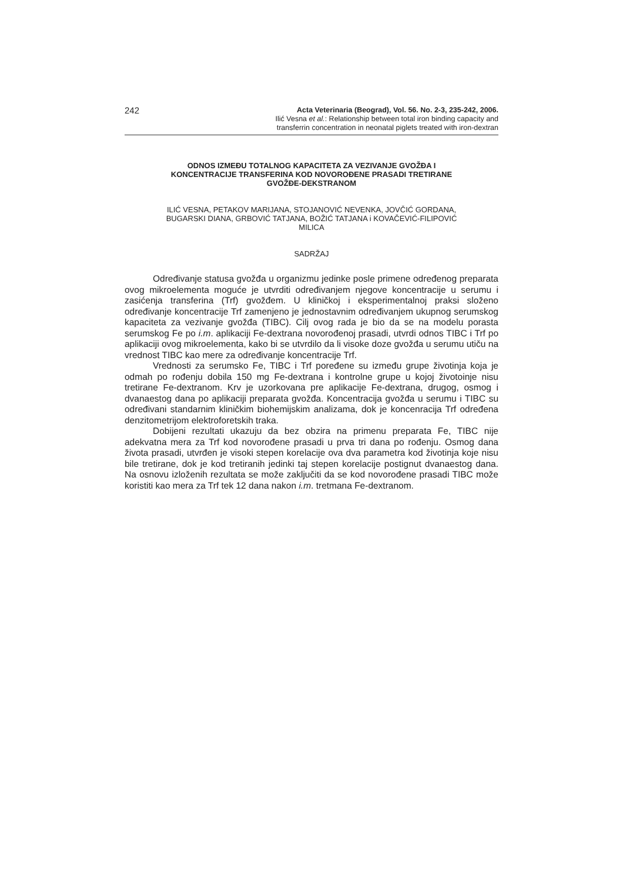242
Acta Veterinaria (Beograd), Vol. 56. No. 2-3, 235-242, 2006.
Ilić Vesna et al.: Relationship between total iron binding capacity and
transferrin concentration in neonatal piglets treated with iron-dextran
ODNOS IZMEĐU TOTALNOG KAPACITETA ZA VEZIVANJE GVOŽĐA I
KONCENTRACIJE TRANSFERINA KOD NOVOROĐENE PRASADI TRETIRANE
GVOŽĐE-DEKSTRANOM
ILIĆ VESNA, PETAKOV MARIJANA, STOJANOVIĆ NEVENKA, JOVČIĆ GORDANA,
BUGARSKI DIANA, GRBOVIĆ TATJANA, BOŽIĆ TATJANA i KOVAČEVIĆ-FILIPOVIĆ
MILICA
SADRŽAJ
Određivanje statusa gvožđa u organizmu jedinke posle primene određenog preparata ovog mikroelementa moguće je utvrditi određivanjem njegove koncentracije u serumu i zasićenja transferina (Trf) gvožđem. U kliničkoj i eksperimentalnoj praksi složeno određivanje koncentracije Trf zamenjeno je jednostavnim određivanjem ukupnog serumskog kapaciteta za vezivanje gvožđa (TIBC). Cilj ovog rada je bio da se na modelu porasta serumskog Fe po i.m. aplikaciji Fe-dextrana novorođenoj prasadi, utvrdi odnos TIBC i Trf po aplikaciji ovog mikroelementa, kako bi se utvrdilo da li visoke doze gvožđa u serumu utiču na vrednost TIBC kao mere za određivanje koncentracije Trf.
Vrednosti za serumsko Fe, TIBC i Trf poređene su između grupe životinja koja je odmah po rođenju dobila 150 mg Fe-dextrana i kontrolne grupe u kojoj životoinje nisu tretirane Fe-dextranom. Krv je uzorkovana pre aplikacije Fe-dextrana, drugog, osmog i dvanaestog dana po aplikaciji preparata gvožđa. Koncentracija gvožđa u serumu i TIBC su određivani standarnim kliničkim biohemijskim analizama, dok je koncenracija Trf određena denzitometrijom elektroforetskih traka.
Dobijeni rezultati ukazuju da bez obzira na primenu preparata Fe, TIBC nije adekvatna mera za Trf kod novorođene prasadi u prva tri dana po rođenju. Osmog dana života prasadi, utvrđen je visoki stepen korelacije ova dva parametra kod životinja koje nisu bile tretirane, dok je kod tretiranih jedinki taj stepen korelacije postignut dvanaestog dana. Na osnovu izloženih rezultata se može zaključiti da se kod novorođene prasadi TIBC može koristiti kao mera za Trf tek 12 dana nakon i.m. tretmana Fe-dextranom.